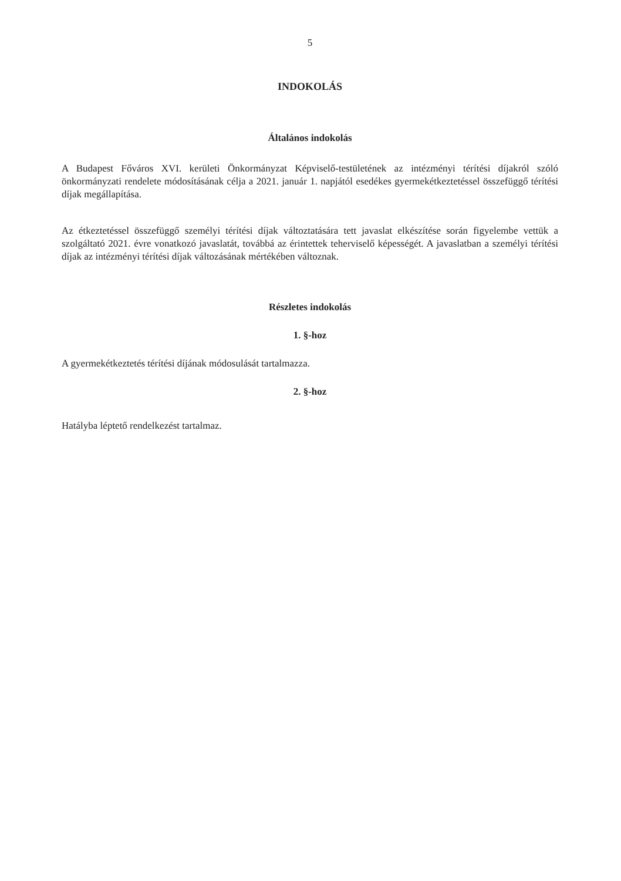5
INDOKOLÁS
Általános indokolás
A Budapest Főváros XVI. kerületi Önkormányzat Képviselő-testületének az intézményi térítési díjakról szóló önkormányzati rendelete módosításának célja a 2021. január 1. napjától esedékes gyermekétkeztetéssel összefüggő térítési díjak megállapítása.
Az étkeztetéssel összefüggő személyi térítési díjak változtatására tett javaslat elkészítése során figyelembe vettük a szolgáltató 2021. évre vonatkozó javaslatát, továbbá az érintettek teherviselő képességét. A javaslatban a személyi térítési díjak az intézményi térítési díjak változásának mértékében változnak.
Részletes indokolás
1. §-hoz
A gyermekétkeztetés térítési díjának módosulását tartalmazza.
2. §-hoz
Hatályba léptető rendelkezést tartalmaz.